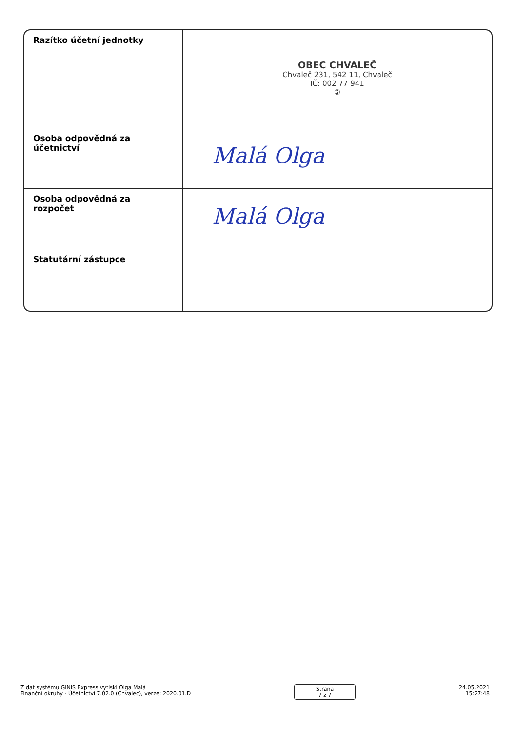| Razítko účetní jednotky | OBEC CHVALEČ Chvaleč 231, 542 11, Chvaleč IČ: 002 77 941 ② |
| Osoba odpovědná za účetnictví | Malá Olga |
| Osoba odpovědná za rozpočet | Malá Olga |
| Statutární zástupce | |
Z dat systému GINIS Express vytiskl Olga Malá
Finanční okruhy - Účetnictví 7.02.0 (Chvalec), verze: 2020.01.D
Strana
7 z 7
24.05.2021
15:27:48